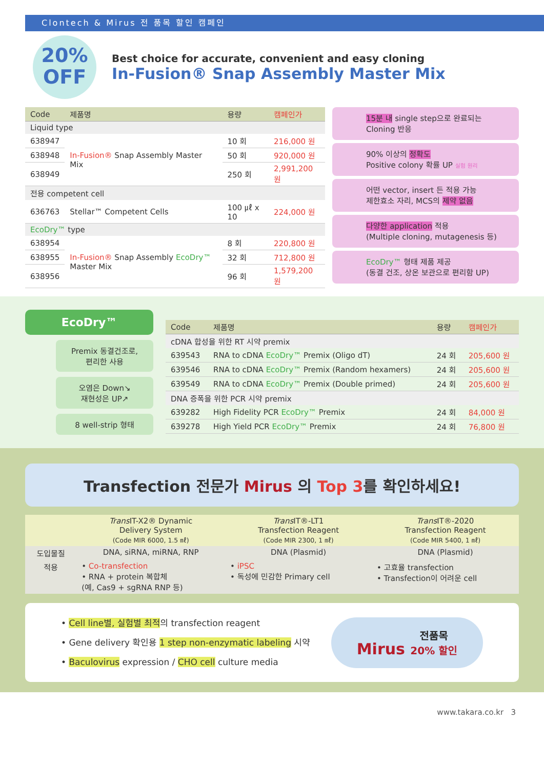Clontech & Mirus 전 품목 할인 캠페인
20%
OFF
Best choice for accurate, convenient and easy cloning
In-Fusion® Snap Assembly Master Mix
| Code | 제품명 | 용량 | 캠페인가 |
| --- | --- | --- | --- |
| Liquid type | | | |
| 638947 | In-Fusion® Snap Assembly Master Mix | 10 회 | 216,000 원 |
| 638948 | | 50 회 | 920,000 원 |
| 638949 | | 250 회 | 2,991,200 원 |
| 전용 competent cell | | | |
| 636763 | Stellar™ Competent Cells | 100 ㎕ x 10 | 224,000 원 |
| EcoDry™ type | | | |
| 638954 | In-Fusion® Snap Assembly EcoDry™ Master Mix | 8 회 | 220,800 원 |
| 638955 | | 32 회 | 712,800 원 |
| 638956 | | 96 회 | 1,579,200 원 |
15분 내 single step으로 완료되는
Cloning 반응
90% 이상의 정확도
Positive colony 확률 UP 실험 원리
어떤 vector, insert 든 적용 가능
제한효소 자리, MCS의 제약 없음
다양한 application 적용
(Multiple cloning, mutagenesis 등)
EcoDry™ 형태 제품 제공
(동결 건조, 상온 보관으로 편리함 UP)
EcoDry™
Premix 동결건조로,
편리한 사용
오염은 Down↘
재현성은 UP↗
8 well-strip 형태
| Code | 제품명 | 용량 | 캠페인가 |
| --- | --- | --- | --- |
| cDNA 합성을 위한 RT 시약 premix | | | |
| 639543 | RNA to cDNA EcoDry™ Premix (Oligo dT) | 24 회 | 205,600 원 |
| 639546 | RNA to cDNA EcoDry™ Premix (Random hexamers) | 24 회 | 205,600 원 |
| 639549 | RNA to cDNA EcoDry™ Premix (Double primed) | 24 회 | 205,600 원 |
| DNA 증폭을 위한 PCR 시약 premix | | | |
| 639282 | High Fidelity PCR EcoDry™ Premix | 24 회 | 84,000 원 |
| 639278 | High Yield PCR EcoDry™ Premix | 24 회 | 76,800 원 |
Transfection 전문가 Mirus 의 Top 3를 확인하세요!
| | Trans IT-X2® Dynamic Delivery System (Code MIR 6000, 1.5 ㎖) | Trans IT®-LT1 Transfection Reagent (Code MIR 2300, 1 ㎖) | Trans IT®-2020 Transfection Reagent (Code MIR 5400, 1 ㎖) |
| 도입물질 | DNA, siRNA, miRNA, RNP | DNA (Plasmid) | DNA (Plasmid) |
| 적용 | • Co-transfection • RNA + protein 복합체 (예, Cas9 + sgRNA RNP 등) | • iPSC • 독성에 민감한 Primary cell | • 고효율 transfection • Transfection이 어려운 cell |
• Cell line별, 실험별 최적의 transfection reagent
• Gene delivery 확인용 1 step non-enzymatic labeling 시약
• Baculovirus expression / CHO cell culture media
Mirus 전품목
20% 할인
www.takara.co.kr 3